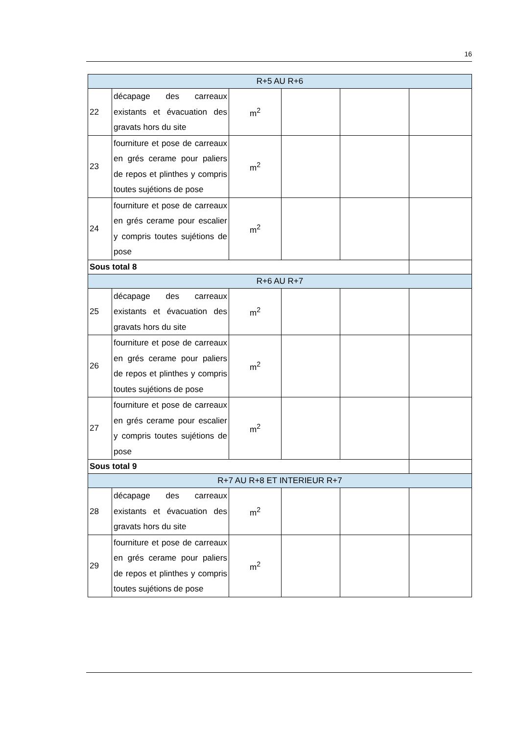16
| R+5 AU R+6 | | | | | |
| 22 | décapage des carreaux existants et évacuation des gravats hors du site | m<sup>2</sup> | | | |
| 23 | fourniture et pose de carreaux en grés cerame pour paliers de repos et plinthes y compris toutes sujétions de pose | m<sup>2</sup> | | | |
| 24 | fourniture et pose de carreaux en grés cerame pour escalier y compris toutes sujétions de pose | m<sup>2</sup> | | | |
| Sous total 8 | | | | | |
| R+6 AU R+7 | | | | | |
| 25 | décapage des carreaux existants et évacuation des gravats hors du site | m<sup>2</sup> | | | |
| 26 | fourniture et pose de carreaux en grés cerame pour paliers de repos et plinthes y compris toutes sujétions de pose | m<sup>2</sup> | | | |
| 27 | fourniture et pose de carreaux en grés cerame pour escalier y compris toutes sujétions de pose | m<sup>2</sup> | | | |
| Sous total 9 | | | | | |
| R+7 AU R+8 ET INTERIEUR R+7 | | | | | |
| 28 | décapage des carreaux existants et évacuation des gravats hors du site | m<sup>2</sup> | | | |
| 29 | fourniture et pose de carreaux en grés cerame pour paliers de repos et plinthes y compris toutes sujétions de pose | m<sup>2</sup> | | | |